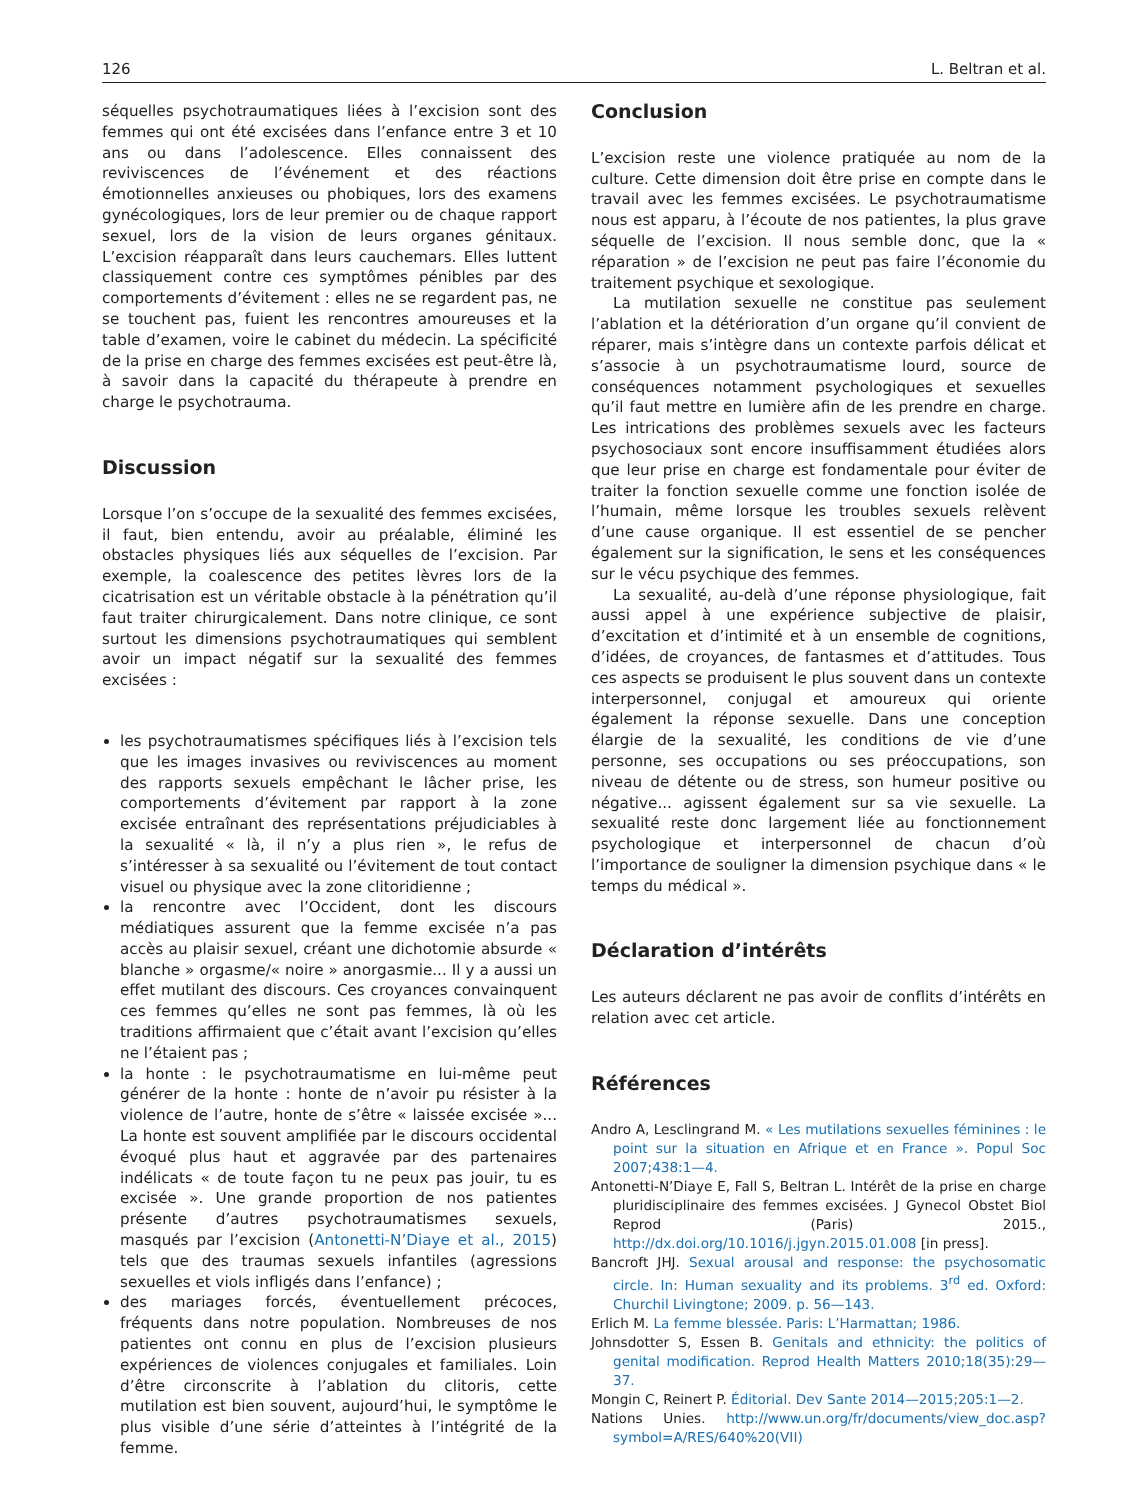126 L. Beltran et al.
séquelles psychotraumatiques liées à l’excision sont des femmes qui ont été excisées dans l’enfance entre 3 et 10 ans ou dans l’adolescence. Elles connaissent des reviviscences de l’événement et des réactions émotionnelles anxieuses ou phobiques, lors des examens gynécologiques, lors de leur premier ou de chaque rapport sexuel, lors de la vision de leurs organes génitaux. L’excision réapparaît dans leurs cauchemars. Elles luttent classiquement contre ces symptômes pénibles par des comportements d’évitement : elles ne se regardent pas, ne se touchent pas, fuient les rencontres amoureuses et la table d’examen, voire le cabinet du médecin. La spécificité de la prise en charge des femmes excisées est peut-être là, à savoir dans la capacité du thérapeute à prendre en charge le psychotrauma.
Discussion
Lorsque l’on s’occupe de la sexualité des femmes excisées, il faut, bien entendu, avoir au préalable, éliminé les obstacles physiques liés aux séquelles de l’excision. Par exemple, la coalescence des petites lèvres lors de la cicatrisation est un véritable obstacle à la pénétration qu’il faut traiter chirurgicalement. Dans notre clinique, ce sont surtout les dimensions psychotraumatiques qui semblent avoir un impact négatif sur la sexualité des femmes excisées :
les psychotraumatismes spécifiques liés à l’excision tels que les images invasives ou reviviscences au moment des rapports sexuels empêchant le lâcher prise, les comportements d’évitement par rapport à la zone excisée entraînant des représentations préjudiciables à la sexualité « là, il n’y a plus rien », le refus de s’intéresser à sa sexualité ou l’évitement de tout contact visuel ou physique avec la zone clitoridienne ;
la rencontre avec l’Occident, dont les discours médiatiques assurent que la femme excisée n’a pas accès au plaisir sexuel, créant une dichotomie absurde « blanche » orgasme/« noire » anorgasmie... Il y a aussi un effet mutilant des discours. Ces croyances convainquent ces femmes qu’elles ne sont pas femmes, là où les traditions affirmaient que c’était avant l’excision qu’elles ne l’étaient pas ;
la honte : le psychotraumatisme en lui-même peut générer de la honte : honte de n’avoir pu résister à la violence de l’autre, honte de s’être « laissée excisée »... La honte est souvent amplifiée par le discours occidental évoqué plus haut et aggravée par des partenaires indélicats « de toute façon tu ne peux pas jouir, tu es excisée ». Une grande proportion de nos patientes présente d’autres psychotraumatismes sexuels, masqués par l’excision (Antonetti-N’Diaye et al., 2015) tels que des traumas sexuels infantiles (agressions sexuelles et viols infligés dans l’enfance) ;
des mariages forcés, éventuellement précoces, fréquents dans notre population. Nombreuses de nos patientes ont connu en plus de l’excision plusieurs expériences de violences conjugales et familiales. Loin d’être circonscrite à l’ablation du clitoris, cette mutilation est bien souvent, aujourd’hui, le symptôme le plus visible d’une série d’atteintes à l’intégrité de la femme.
Conclusion
L’excision reste une violence pratiquée au nom de la culture. Cette dimension doit être prise en compte dans le travail avec les femmes excisées. Le psychotraumatisme nous est apparu, à l’écoute de nos patientes, la plus grave séquelle de l’excision. Il nous semble donc, que la « réparation » de l’excision ne peut pas faire l’économie du traitement psychique et sexologique.
La mutilation sexuelle ne constitue pas seulement l’ablation et la détérioration d’un organe qu’il convient de réparer, mais s’intègre dans un contexte parfois délicat et s’associe à un psychotraumatisme lourd, source de conséquences notamment psychologiques et sexuelles qu’il faut mettre en lumière afin de les prendre en charge. Les intrications des problèmes sexuels avec les facteurs psychosociaux sont encore insuffisamment étudiées alors que leur prise en charge est fondamentale pour éviter de traiter la fonction sexuelle comme une fonction isolée de l’humain, même lorsque les troubles sexuels relèvent d’une cause organique. Il est essentiel de se pencher également sur la signification, le sens et les conséquences sur le vécu psychique des femmes.
La sexualité, au-delà d’une réponse physiologique, fait aussi appel à une expérience subjective de plaisir, d’excitation et d’intimité et à un ensemble de cognitions, d’idées, de croyances, de fantasmes et d’attitudes. Tous ces aspects se produisent le plus souvent dans un contexte interpersonnel, conjugal et amoureux qui oriente également la réponse sexuelle. Dans une conception élargie de la sexualité, les conditions de vie d’une personne, ses occupations ou ses préoccupations, son niveau de détente ou de stress, son humeur positive ou négative... agissent également sur sa vie sexuelle. La sexualité reste donc largement liée au fonctionnement psychologique et interpersonnel de chacun d’où l’importance de souligner la dimension psychique dans « le temps du médical ».
Déclaration d’intérêts
Les auteurs déclarent ne pas avoir de conflits d’intérêts en relation avec cet article.
Références
Andro A, Lesclingrand M. « Les mutilations sexuelles féminines : le point sur la situation en Afrique et en France ». Popul Soc 2007;438:1—4.
Antonetti-N’Diaye E, Fall S, Beltran L. Intérêt de la prise en charge pluridisciplinaire des femmes excisées. J Gynecol Obstet Biol Reprod (Paris) 2015., http://dx.doi.org/10.1016/j.jgyn.2015.01.008 [in press].
Bancroft JHJ. Sexual arousal and response: the psychosomatic circle. In: Human sexuality and its problems. 3<sup>rd</sup> ed. Oxford: Churchil Livingtone; 2009. p. 56—143.
Erlich M. La femme blessée. Paris: L’Harmattan; 1986.
Johnsdotter S, Essen B. Genitals and ethnicity: the politics of genital modification. Reprod Health Matters 2010;18(35):29—37.
Mongin C, Reinert P. Éditorial. Dev Sante 2014—2015;205:1—2.
Nations Unies. http://www.un.org/fr/documents/view_doc.asp?symbol=A/RES/640%20(VII)